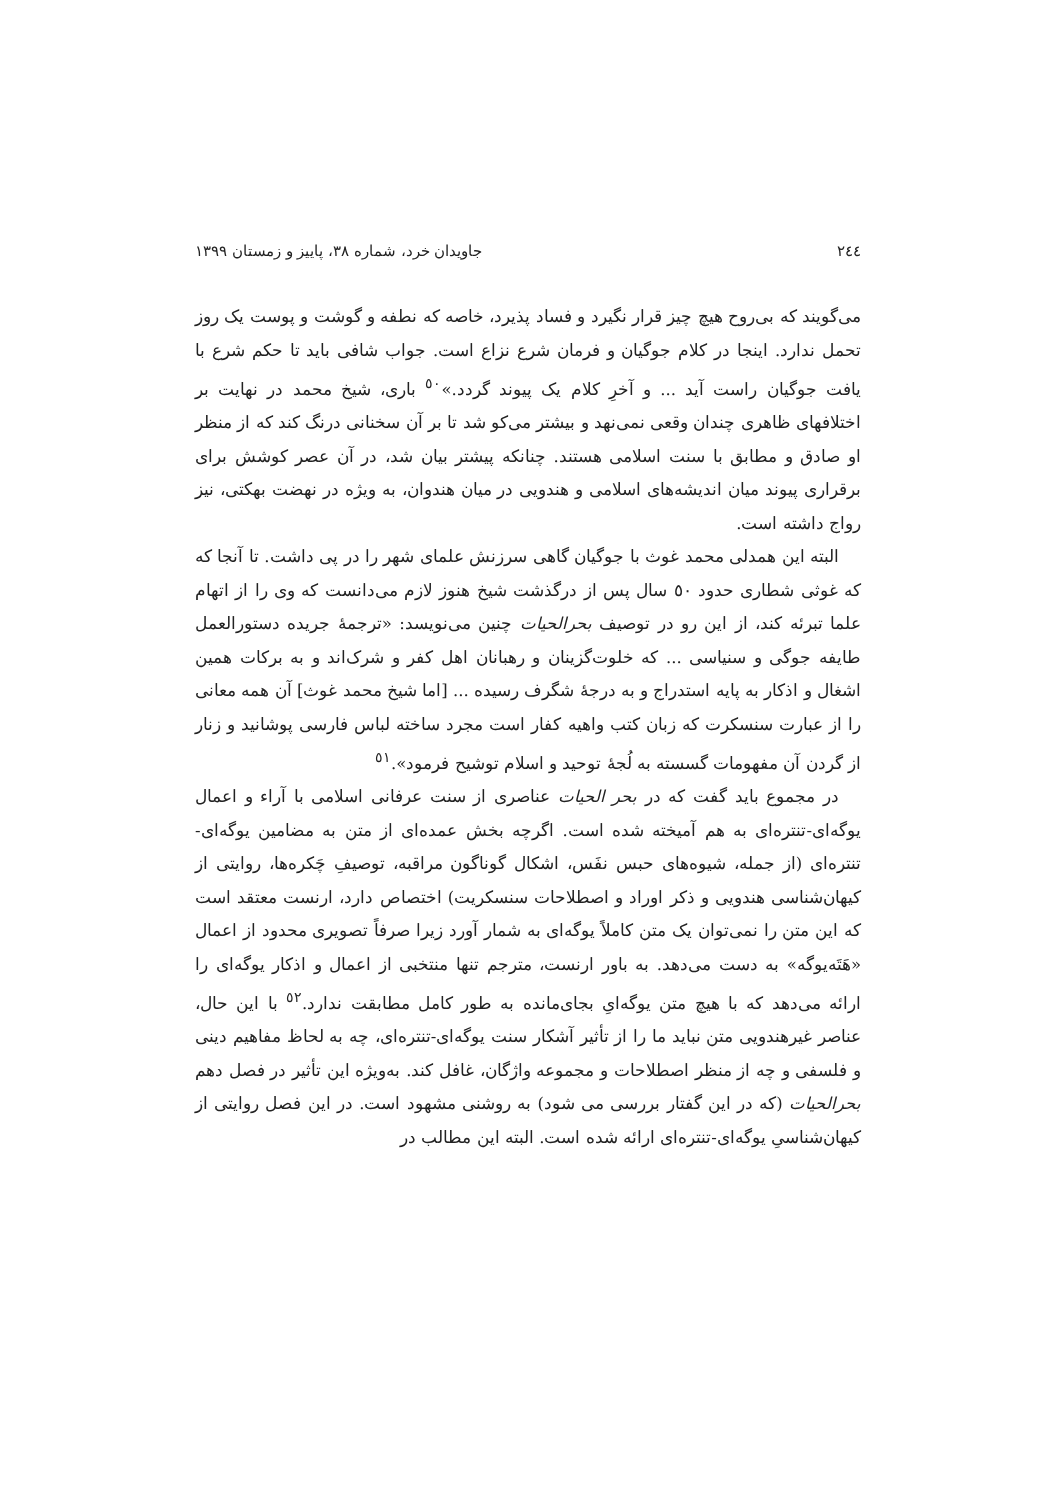٢٤٤ جاویدان خرد، شماره ٣٨، پاییز و زمستان ١٣٩٩
می‌گویند که بی‌روح هیچ چیز قرار نگیرد و فساد پذیرد، خاصه که نطفه و گوشت و پوست یک روز تحمل ندارد. اینجا در کلام جوگیان و فرمان شرع نزاع است. جواب شافی باید تا حکم شرع با یافت جوگیان راست آید ... و آخرِ کلام یک پیوند گردد.»<sup>٥٠</sup> باری، شیخ محمد در نهایت بر اختلافهای ظاهری چندان وقعی نمی‌نهد و بیشتر می‌کو شد تا بر آن سخنانی درنگ کند که از منظر او صادق و مطابق با سنت اسلامی هستند. چنانکه پیشتر بیان شد، در آن عصر کوشش برای برقراری پیوند میان اندیشه‌های اسلامی و هندویی در میان هندوان، به ویژه در نهضت بهکتی، نیز رواج داشته است.
البته این همدلی محمد غوث با جوگیان گاهی سرزنش علمای شهر را در پی داشت. تا آنجا که که غوثی شطاری حدود ٥٠ سال پس از درگذشت شیخ هنوز لازم می‌دانست که وی را از اتهام علما تبرئه کند، از این رو در توصیف بحرالحیات چنین می‌نویسد: «ترجمهٔ جریده دستورالعمل طایفه جوگی و سنیاسی ... که خلوت‌گزینان و رهبانان اهل کفر و شرک‌اند و به برکات همین اشغال و اذکار به پایه استدراج و به درجهٔ شگرف رسیده ... [اما شیخ محمد غوث] آن همه معانی را از عبارت سنسکرت که زبان کتب واهیه کفار است مجرد ساخته لباس فارسی پوشانید و زنار از گردن آن مفهومات گسسته به لُجهٔ توحید و اسلام توشیح فرمود».<sup>٥١</sup>
در مجموع باید گفت که در بحر الحیات عناصری از سنت عرفانی اسلامی با آراء و اعمال یوگه‌ای-تنتره‌ای به هم آمیخته شده است. اگرچه بخش عمده‌ای از متن به مضامین یوگه‌ای-تنتره‌ای (از جمله، شیوه‌های حبس نفَس، اشکال گوناگون مراقبه، توصیفِ چَکره‌ها، روایتی از کیهان‌شناسی هندویی و ذکر اوراد و اصطلاحات سنسکریت) اختصاص دارد، ارنست معتقد است که این متن را نمی‌توان یک متن کاملاً یوگه‌ای به شمار آورد زیرا صرفاً تصویری محدود از اعمال «هَتَه‌یوگه» به دست می‌دهد. به باور ارنست، مترجم تنها منتخبی از اعمال و اذکار یوگه‌ای را ارائه می‌دهد که با هیچ متن یوگه‌ایِ بجای‌مانده به طور کامل مطابقت ندارد.<sup>٥٢</sup> با این حال، عناصر غیرهندویی متن نباید ما را از تأثیر آشکار سنت یوگه‌ای-تنتره‌ای، چه به لحاظ مفاهیم دینی و فلسفی و چه از منظر اصطلاحات و مجموعه واژگان، غافل کند. به‌ویژه این تأثیر در فصل دهم بحرالحیات (که در این گفتار بررسی می شود) به روشنی مشهود است. در این فصل روایتی از کیهان‌شناسیِ یوگه‌ای-تنتره‌ای ارائه شده است. البته این مطالب در